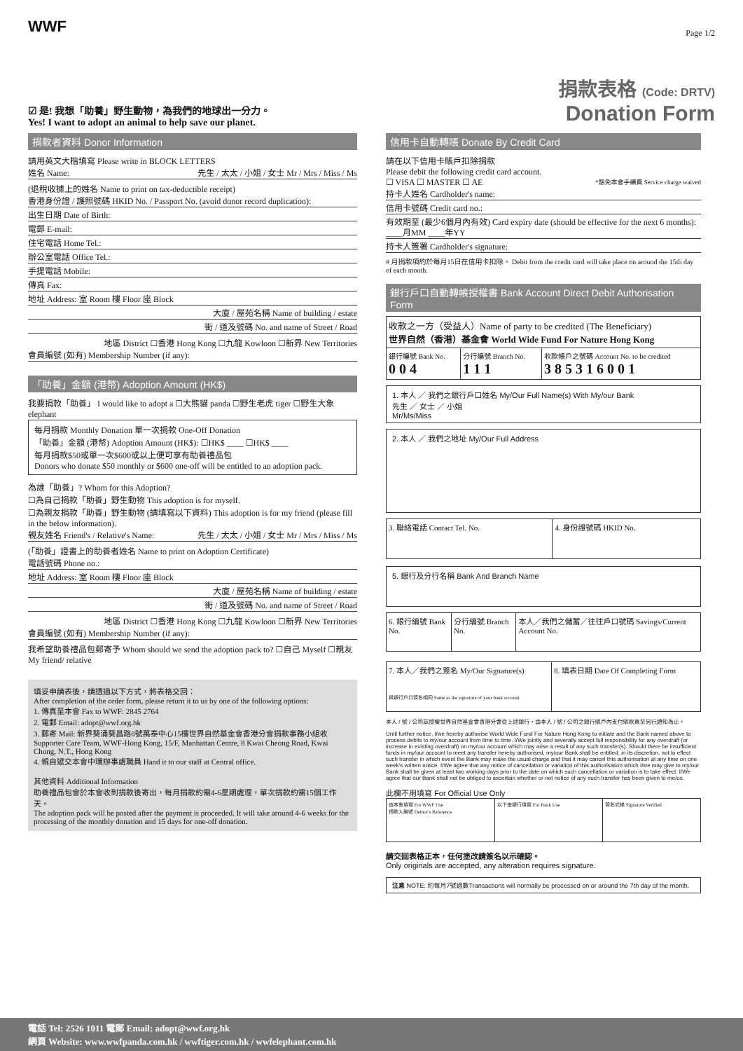WWF Page 1/2
捐款表格 (Code: DRTV)
Donation Form
☑ 是! 我想「助養」野生動物，為我們的地球出一分力。
Yes! I want to adopt an animal to help save our planet.
捐款者資料 Donor Information
請用英文大楷填寫 Please write in BLOCK LETTERS
姓名 Name: 先生 / 太太 / 小姐 / 女士 Mr / Mrs / Miss / Ms
(退稅收據上的姓名 Name to print on tax-deductible receipt)
香港身份證 / 護照號碼 HKID No. / Passport No. (avoid donor record duplication):
出生日期 Date of Birth:
電郵 E-mail:
住宅電話 Home Tel.:
辦公室電話 Office Tel.:
手提電話 Mobile:
傳真 Fax:
地址 Address: 室 Room 樓 Floor 座 Block
大廈 / 屋苑名稱 Name of building / estate
街 / 道及號碼 No. and name of Street / Road
地區 District ☐香港 Hong Kong ☐九龍 Kowloon ☐新界 New Territories
會員編號 (如有) Membership Number (if any):
「助養」金額 (港幣) Adoption Amount (HK$)
我要捐款「助養」 I would like to adopt a ☐大熊貓 panda ☐野生老虎 tiger ☐野生大象 elephant
每月捐款 Monthly Donation 單一次捐款 One-Off Donation
「助養」金額 (港幣) Adoption Amount (HK$): ☐HK$ ____ ☐HK$ ____
每月捐款$50或單一次$600或以上便可享有助養禮品包
Donors who donate $50 monthly or $600 one-off will be entitled to an adoption pack.
為誰「助養」? Whom for this Adoption?
☐為自己捐款「助養」野生動物 This adoption is for myself.
☐為親友捐款「助養」野生動物 (請填寫以下資料) This adoption is for my friend (please fill in the below information).
親友姓名 Friend's / Relative's Name: 先生 / 太太 / 小姐 / 女士 Mr / Mrs / Miss / Ms
(「助養」證書上的助養者姓名 Name to print on Adoption Certificate)
電話號碼 Phone no.:
地址 Address: 室 Room 樓 Floor 座 Block
大廈 / 屋苑名稱 Name of building / estate
街 / 道及號碼 No. and name of Street / Road
地區 District ☐香港 Hong Kong ☐九龍 Kowloon ☐新界 New Territories
會員編號 (如有) Membership Number (if any):
我希望助養禮品包郵寄予 Whom should we send the adoption pack to? ☐自己 Myself ☐親友 My friend/ relative
填妥申請表後，請透過以下方式，將表格交回：
After completion of the order form, please return it to us by one of the following options:
1. 傳真至本會 Fax to WWF: 2845 2764
2. 電郵 Email: adopt@wwf.org.hk
3. 郵寄 Mail: 新界葵涌葵昌路8號萬泰中心15樓世界自然基金會香港分會捐款事務小組收 Supporter Care Team, WWF-Hong Kong, 15/F, Manhattan Centre, 8 Kwai Cheong Road, Kwai Chung, N.T., Hong Kong
4. 親自遞交本會中環辦事處職員 Hand it to our staff at Central office.
其他資料 Additional Information
助養禮品包會於本會收到捐款後寄出，每月捐款約需4-6星期處理，單次捐款約需15個工作天。
The adoption pack will be posted after the payment is proceeded. It will take around 4-6 weeks for the processing of the monthly donation and 15 days for one-off donation.
信用卡自動轉賬 Donate By Credit Card
請在以下信用卡賬戶扣除捐款
Please debit the following credit card account.
☐ VISA ☐ MASTER ☐ AE *豁免本會手續費 Service charge waived
持卡人姓名 Cardholder's name:
信用卡號碼 Credit card no.:
有效期至 (最少6個月內有效) Card expiry date (should be effective for the next 6 months): ____月MM ____年YY
持卡人簽署 Cardholder's signature:
# 月捐款項約於每月15日在信用卡扣除。 Debit from the credit card will take place on around the 15th day of each month.
銀行戶口自動轉帳授權書 Bank Account Direct Debit Authorisation Form
| 收款之一方（受益人）Name of party to be credited (The Beneficiary) 世界自然（香港）基金會 World Wide Fund For Nature Hong Kong | | |
| 銀行編號 Bank No. 0 0 4 | 分行編號 Branch No. 1 1 1 | 收款帳戶之號碼 Account No. to be credited 3 8 5 3 1 6 0 0 1 |
1. 本人 ／ 我們之銀行戶口姓名 My/Our Full Name(s) With My/our Bank
先生 ／ 女士 ／ 小姐
Mr/Ms/Miss
2. 本人 ／ 我們之地址 My/Our Full Address
| 3. 聯絡電話 Contact Tel. No. | 4. 身份證號碼 HKID No. |
5. 銀行及分行名稱 Bank And Branch Name
| 6. 銀行編號 Bank No. | 分行編號 Branch No. | 本人／我們之儲蓄／往往戶口號碼 Savings/Current Account No. |
| 7. 本人／我們之簽名 My/Our Signature(s) 與銀行戶口簽名相同 Same as the signature of your bank account | 8. 填表日期 Date Of Completing Form |
本人 / 號 / 公司茲授權世界自然基金會香港分會從上述銀行，由本人 / 號 / 公司之銀行賬戶內支付賬款直至另行通知為止。
Until further notice, I/we hereby authorise World Wide Fund For Nature Hong Kong to initiate and the Bank named above to process debits to my/our account from time to time. I/We jointly and severally accept full responsibility for any overdraft (or increase in existing overdraft) on my/our account which may arise a result of any such transfer(s). Should there be insufficient funds in my/our account to meet any transfer hereby authorised, my/our Bank shall be entitled, in its discretion, not to effect such transfer in which event the Bank may make the usual charge and that it may cancel this authorisation at any time on one week's written notice. I/We agree that any notice of cancellation or variation of this authorisation which I/we may give to my/our Bank shall be given at least two working days prior to the date on which such cancellation or variation is to take effect. I/We agree that our Bank shall not be obliged to ascertain whether or not notice of any such transfer has been given to me/us.
此欄不用填寫 For Official Use Only
| 由本會填寫 For WWF Use 捐款人編號 Debtor's Reference | 以下由銀行填寫 For Bank Use | 簽名式樣 Signature Verified |
請交回表格正本，任何塗改請簽名以示確認。
Only originals are accepted, any alteration requires signature.
注意 NOTE: 約每月7號過數Transactions will normally be processed on or around the 7th day of the month.
電話 Tel: 2526 1011 電郵 Email: adopt@wwf.org.hk
網頁 Website: www.wwfpanda.com.hk / wwftiger.com.hk / wwfelephant.com.hk